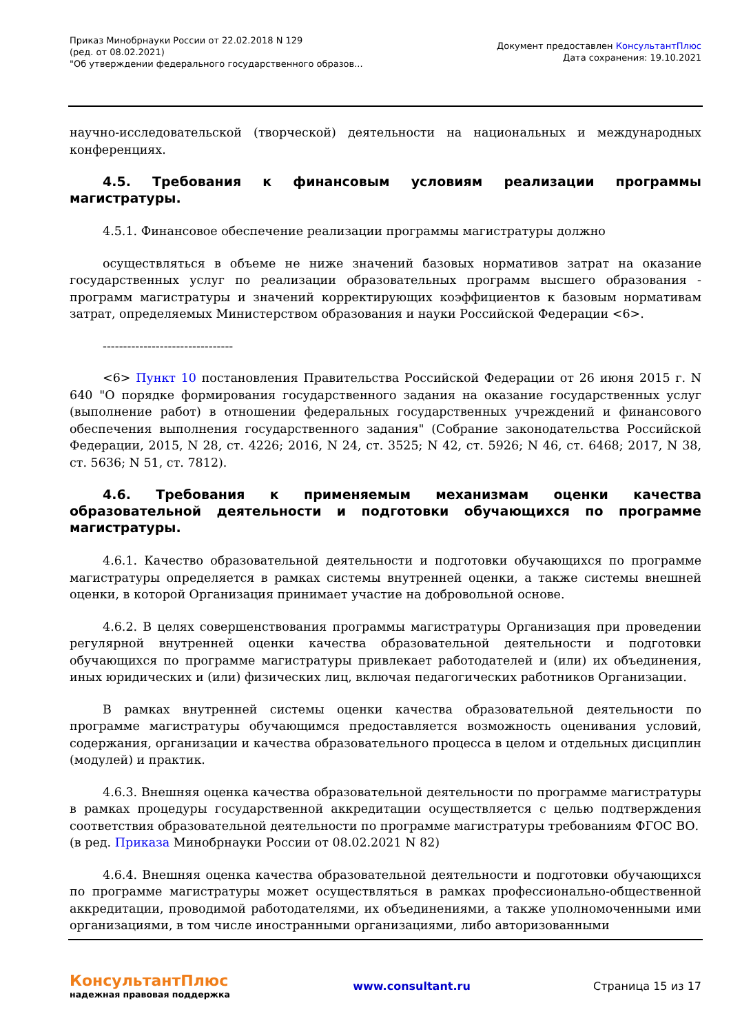Приказ Минобрнауки России от 22.02.2018 N 129
(ред. от 08.02.2021)
"Об утверждении федерального государственного образов...
Документ предоставлен КонсультантПлюс
Дата сохранения: 19.10.2021
научно-исследовательской (творческой) деятельности на национальных и международных конференциях.
4.5. Требования к финансовым условиям реализации программы магистратуры.
4.5.1. Финансовое обеспечение реализации программы магистратуры должно
осуществляться в объеме не ниже значений базовых нормативов затрат на оказание государственных услуг по реализации образовательных программ высшего образования - программ магистратуры и значений корректирующих коэффициентов к базовым нормативам затрат, определяемых Министерством образования и науки Российской Федерации <6>.
--------------------------------
<6> Пункт 10 постановления Правительства Российской Федерации от 26 июня 2015 г. N 640 "О порядке формирования государственного задания на оказание государственных услуг (выполнение работ) в отношении федеральных государственных учреждений и финансового обеспечения выполнения государственного задания" (Собрание законодательства Российской Федерации, 2015, N 28, ст. 4226; 2016, N 24, ст. 3525; N 42, ст. 5926; N 46, ст. 6468; 2017, N 38, ст. 5636; N 51, ст. 7812).
4.6. Требования к применяемым механизмам оценки качества образовательной деятельности и подготовки обучающихся по программе магистратуры.
4.6.1. Качество образовательной деятельности и подготовки обучающихся по программе магистратуры определяется в рамках системы внутренней оценки, а также системы внешней оценки, в которой Организация принимает участие на добровольной основе.
4.6.2. В целях совершенствования программы магистратуры Организация при проведении регулярной внутренней оценки качества образовательной деятельности и подготовки обучающихся по программе магистратуры привлекает работодателей и (или) их объединения, иных юридических и (или) физических лиц, включая педагогических работников Организации.
В рамках внутренней системы оценки качества образовательной деятельности по программе магистратуры обучающимся предоставляется возможность оценивания условий, содержания, организации и качества образовательного процесса в целом и отдельных дисциплин (модулей) и практик.
4.6.3. Внешняя оценка качества образовательной деятельности по программе магистратуры в рамках процедуры государственной аккредитации осуществляется с целью подтверждения соответствия образовательной деятельности по программе магистратуры требованиям ФГОС ВО.
(в ред. Приказа Минобрнауки России от 08.02.2021 N 82)
4.6.4. Внешняя оценка качества образовательной деятельности и подготовки обучающихся по программе магистратуры может осуществляться в рамках профессионально-общественной аккредитации, проводимой работодателями, их объединениями, а также уполномоченными ими организациями, в том числе иностранными организациями, либо авторизованными
КонсультантПлюс
надежная правовая поддержка
www.consultant.ru Страница 15 из 17